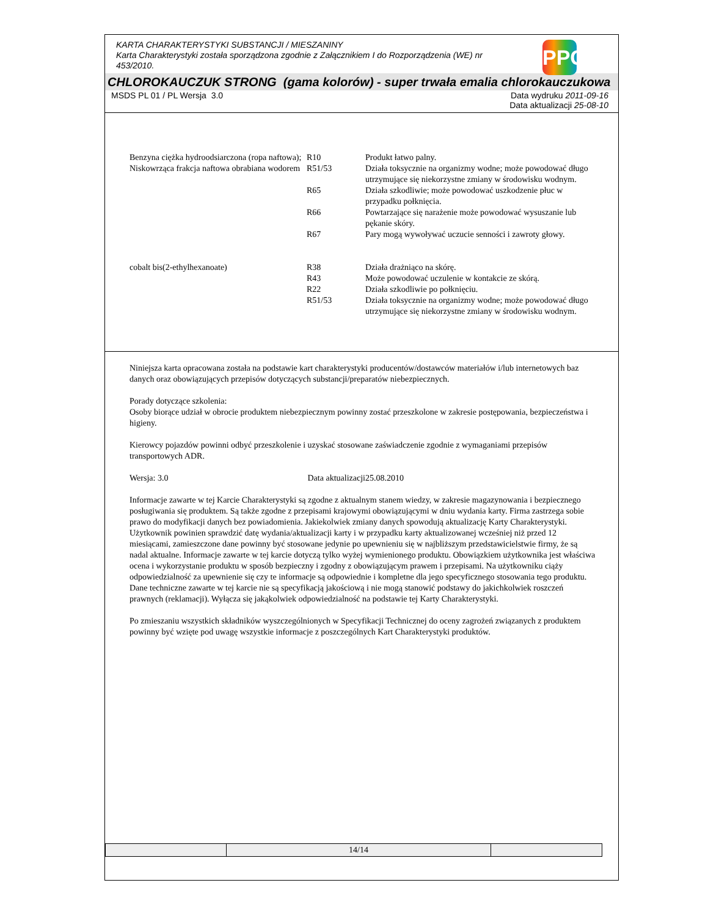KARTA CHARAKTERYSTYKI SUBSTANCJI / MIESZANINY
Karta Charakterystyki została sporządzona zgodnie z Załącznikiem I do Rozporządzenia (WE) nr 453/2010.
PPG
CHLOROKAUCZUK STRONG (gama kolorów) - super trwała emalia chlorokauczukowa
MSDS PL 01 / PL Wersja 3.0 Data wydruku 2011-09-16
Data aktualizacji 25-08-10
| Benzyna ciężka hydroodsiarczona (ropa naftowa); Niskowrząca frakcja naftowa obrabiana wodorem | R10 | Produkt łatwo palny. |
| | R51/53 | Działa toksycznie na organizmy wodne; może powodować długo utrzymujące się niekorzystne zmiany w środowisku wodnym. |
| | R65 | Działa szkodliwie; może powodować uszkodzenie płuc w przypadku połknięcia. |
| | R66 | Powtarzające się narażenie może powodować wysuszanie lub pękanie skóry. |
| | R67 | Pary mogą wywoływać uczucie senności i zawroty głowy. |
| cobalt bis(2-ethylhexanoate) | R38 | Działa drażniąco na skórę. |
| | R43 | Może powodować uczulenie w kontakcie ze skórą. |
| | R22 | Działa szkodliwie po połknięciu. |
| | R51/53 | Działa toksycznie na organizmy wodne; może powodować długo utrzymujące się niekorzystne zmiany w środowisku wodnym. |
Niniejsza karta opracowana została na podstawie kart charakterystyki producentów/dostawców materiałów i/lub internetowych baz danych oraz obowiązujących przepisów dotyczących substancji/preparatów niebezpiecznych.
Porady dotyczące szkolenia:
Osoby biorące udział w obrocie produktem niebezpiecznym powinny zostać przeszkolone w zakresie postępowania, bezpieczeństwa i higieny.
Kierowcy pojazdów powinni odbyć przeszkolenie i uzyskać stosowane zaświadczenie zgodnie z wymaganiami przepisów transportowych ADR.
Wersja: 3.0 Data aktualizacji25.08.2010
Informacje zawarte w tej Karcie Charakterystyki są zgodne z aktualnym stanem wiedzy, w zakresie magazynowania i bezpiecznego posługiwania się produktem. Są także zgodne z przepisami krajowymi obowiązującymi w dniu wydania karty. Firma zastrzega sobie prawo do modyfikacji danych bez powiadomienia. Jakiekolwiek zmiany danych spowodują aktualizację Karty Charakterystyki. Użytkownik powinien sprawdzić datę wydania/aktualizacji karty i w przypadku karty aktualizowanej wcześniej niż przed 12 miesiącami, zamieszczone dane powinny być stosowane jedynie po upewnieniu się w najbliższym przedstawicielstwie firmy, że są nadal aktualne. Informacje zawarte w tej karcie dotyczą tylko wyżej wymienionego produktu. Obowiązkiem użytkownika jest właściwa ocena i wykorzystanie produktu w sposób bezpieczny i zgodny z obowiązującym prawem i przepisami. Na użytkowniku ciąży odpowiedzialność za upewnienie się czy te informacje są odpowiednie i kompletne dla jego specyficznego stosowania tego produktu. Dane techniczne zawarte w tej karcie nie są specyfikacją jakościową i nie mogą stanowić podstawy do jakichkolwiek roszczeń prawnych (reklamacji). Wyłącza się jakąkolwiek odpowiedzialność na podstawie tej Karty Charakterystyki.
Po zmieszaniu wszystkich składników wyszczególnionych w Specyfikacji Technicznej do oceny zagrożeń związanych z produktem powinny być wzięte pod uwagę wszystkie informacje z poszczególnych Kart Charakterystyki produktów.
| | 14/14 | |